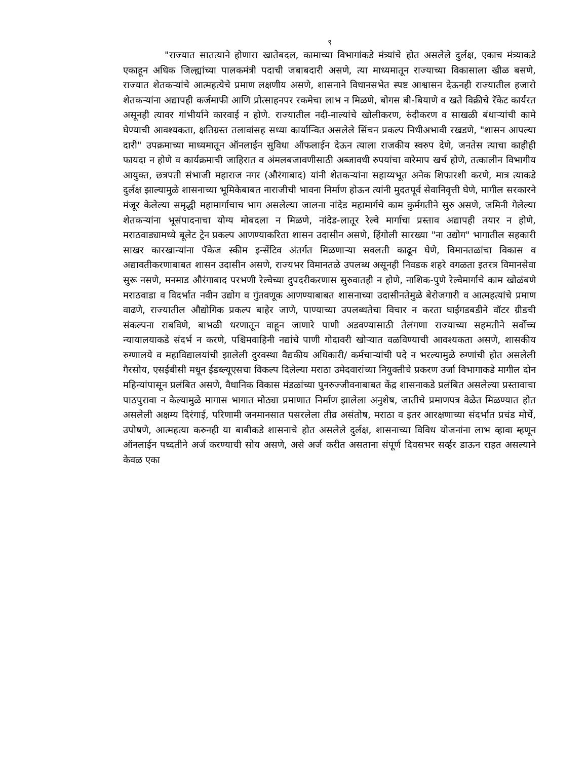९
"राज्यात सातत्याने होणारा खातेबदल, कामाच्या विभागांकडे मंत्र्यांचे होत असलेले दुर्लक्ष, एकाच मंत्र्याकडे एकाहून अधिक जिल्ह्यांच्या पालकमंत्री पदाची जबाबदारी असणे, त्या माध्यमातून राज्याच्या विकासाला खीळ बसणे, राज्यात शेतकऱ्यांचे आत्महत्येचे प्रमाण लक्षणीय असणे, शासनाने विधानसभेत स्पष्ट आश्वासन देऊनही राज्यातील हजारो शेतकऱ्यांना अद्यापही कर्जमाफी आणि प्रोत्साहनपर रकमेचा लाभ न मिळणे, बोगस बी-बियाणे व खते विक्रीचे रॅकेट कार्यरत असूनही त्यावर गांभीर्याने कारवाई न होणे. राज्यातील नदी-नाल्यांचे खोलीकरण, रुंदीकरण व साखळी बंधाऱ्यांची कामे घेण्याची आवश्यकता, क्षतिग्रस्त तलावांसह सध्या कार्यान्वित असलेले सिंचन प्रकल्प निधीअभावी रखडणे, "शासन आपल्या दारी" उपक्रमाच्या माध्यमातून ऑनलाईन सुविधा ऑफलाईन देऊन त्याला राजकीय स्वरुप देणे, जनतेस त्याचा काहीही फायदा न होणे व कार्यक्रमाची जाहिरात व अंमलबजावणीसाठी अब्जावधी रुपयांचा वारेमाप खर्च होणे, तत्कालीन विभागीय आयुक्त, छत्रपती संभाजी महाराज नगर (औरंगाबाद) यांनी शेतकऱ्यांना सहाय्यभूत अनेक शिफारशी करणे, मात्र त्याकडे दुर्लक्ष झाल्यामुळे शासनाच्या भूमिकेबाबत नाराजीची भावना निर्माण होऊन त्यांनी मुदतपूर्व सेवानिवृत्ती घेणे, मागील सरकारने मंजूर केलेल्या समृद्धी महामार्गाचाच भाग असलेल्या जालना नांदेड महामार्गचे काम कुर्मगतीने सुरु असणे, जमिनी गेलेल्या शेतकऱ्यांना भूसंपादनाचा योग्य मोबदला न मिळणे, नांदेड-लातूर रेल्वे मार्गाचा प्रस्ताव अद्यापही तयार न होणे, मराठवाड्यामध्ये बूलेट ट्रेन प्रकल्प आणण्याकरिता शासन उदासीन असणे, हिंगोली सारख्या "ना उद्योग" भागातील सहकारी साखर कारखान्यांना पॅकेज स्कीम इन्सेंटिव अंतर्गत मिळणाऱ्या सवलती काढून घेणे, विमानतळांचा विकास व अद्यावतीकरणाबाबत शासन उदासीन असणे, राज्यभर विमानतळे उपलब्ध असूनही निवडक शहरे वगळता इतरत्र विमानसेवा सुरू नसणे, मनमाड औरंगाबाद परभणी रेल्वेच्या दुपदरीकरणास सुरुवातही न होणे, नाशिक-पुणे रेल्वेमार्गाचे काम खोळंबणे मराठवाडा व विदर्भात नवीन उद्योग व गुंतवणूक आणण्याबाबत शासनाच्या उदासीनतेमुळे बेरोजगारी व आत्महत्यांचे प्रमाण वाढणे, राज्यातील औद्योगिक प्रकल्प बाहेर जाणे, पाण्याच्या उपलब्धतेचा विचार न करता घाईगडबडीने वॉटर ग्रीडची संकल्पना राबविणे, बाभळी धरणातून वाहून जाणारे पाणी अडवण्यासाठी तेलंगणा राज्याच्या सहमतीने सर्वोच्च न्यायालयाकडे संदर्भ न करणे, पश्चिमवाहिनी नद्यांचे पाणी गोदावरी खोऱ्यात वळविण्याची आवश्यकता असणे, शासकीय रुग्णालये व महाविद्यालयांची झालेली दुरवस्था वैद्यकीय अधिकारी/ कर्मचाऱ्यांची पदे न भरल्यामुळे रुग्णांची होत असलेली गैरसोय, एसईबीसी मधून ईडब्ल्यूएसचा विकल्प दिलेल्या मराठा उमेदवारांच्या नियुक्तीचे प्रकरण उर्जा विभागाकडे मागील दोन महिन्यांपासून प्रलंबित असणे, वैधानिक विकास मंडळांच्या पुनरुज्जीवनाबाबत केंद्र शासनाकडे प्रलंबित असलेल्या प्रस्तावाचा पाठपुरावा न केल्यामुळे मागास भागात मोठ्या प्रमाणात निर्माण झालेला अनुशेष, जातीचे प्रमाणपत्र वेळेत मिळण्यात होत असलेली अक्षम्य दिरंगाई, परिणामी जनमानसात पसरलेला तीव्र असंतोष, मराठा व इतर आरक्षणाच्या संदर्भात प्रचंड मोर्चे, उपोषणे, आत्महत्या करुनही या बाबीकडे शासनाचे होत असलेले दुर्लक्ष, शासनाच्या विविध योजनांना लाभ व्हावा म्हणून ऑनलाईन पध्दतीने अर्ज करण्याची सोय असणे, असे अर्ज करीत असताना संपूर्ण दिवसभर सर्व्हर डाऊन राहत असल्याने केवळ एका